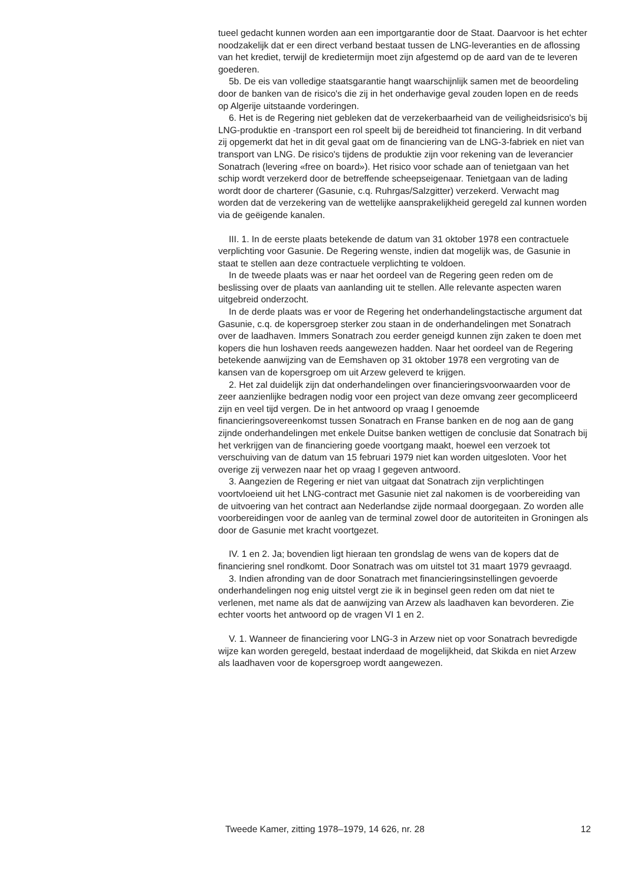tueel gedacht kunnen worden aan een importgarantie door de Staat. Daarvoor is het echter noodzakelijk dat er een direct verband bestaat tussen de LNG-leveranties en de aflossing van het krediet, terwijl de kredietermijn moet zijn afgestemd op de aard van de te leveren goederen.
5b. De eis van volledige staatsgarantie hangt waarschijnlijk samen met de beoordeling door de banken van de risico's die zij in het onderhavige geval zouden lopen en de reeds op Algerije uitstaande vorderingen.
6. Het is de Regering niet gebleken dat de verzekerbaarheid van de veiligheidsrisico's bij LNG-produktie en -transport een rol speelt bij de bereidheid tot financiering. In dit verband zij opgemerkt dat het in dit geval gaat om de financiering van de LNG-3-fabriek en niet van transport van LNG. De risico's tijdens de produktie zijn voor rekening van de leverancier Sonatrach (levering «free on board»). Het risico voor schade aan of tenietgaan van het schip wordt verzekerd door de betreffende scheepseigenaar. Tenietgaan van de lading wordt door de charterer (Gasunie, c.q. Ruhrgas/Salzgitter) verzekerd. Verwacht mag worden dat de verzekering van de wettelijke aansprakelijkheid geregeld zal kunnen worden via de geëigende kanalen.
III. 1. In de eerste plaats betekende de datum van 31 oktober 1978 een contractuele verplichting voor Gasunie. De Regering wenste, indien dat mogelijk was, de Gasunie in staat te stellen aan deze contractuele verplichting te voldoen.
In de tweede plaats was er naar het oordeel van de Regering geen reden om de beslissing over de plaats van aanlanding uit te stellen. Alle relevante aspecten waren uitgebreid onderzocht.
In de derde plaats was er voor de Regering het onderhandelingstactische argument dat Gasunie, c.q. de kopersgroep sterker zou staan in de onderhandelingen met Sonatrach over de laadhaven. Immers Sonatrach zou eerder geneigd kunnen zijn zaken te doen met kopers die hun loshaven reeds aangewezen hadden. Naar het oordeel van de Regering betekende aanwijzing van de Eemshaven op 31 oktober 1978 een vergroting van de kansen van de kopersgroep om uit Arzew geleverd te krijgen.
2. Het zal duidelijk zijn dat onderhandelingen over financieringsvoorwaarden voor de zeer aanzienlijke bedragen nodig voor een project van deze omvang zeer gecompliceerd zijn en veel tijd vergen. De in het antwoord op vraag I genoemde financieringsovereenkomst tussen Sonatrach en Franse banken en de nog aan de gang zijnde onderhandelingen met enkele Duitse banken wettigen de conclusie dat Sonatrach bij het verkrijgen van de financiering goede voortgang maakt, hoewel een verzoek tot verschuiving van de datum van 15 februari 1979 niet kan worden uitgesloten. Voor het overige zij verwezen naar het op vraag I gegeven antwoord.
3. Aangezien de Regering er niet van uitgaat dat Sonatrach zijn verplichtingen voortvloeiend uit het LNG-contract met Gasunie niet zal nakomen is de voorbereiding van de uitvoering van het contract aan Nederlandse zijde normaal doorgegaan. Zo worden alle voorbereidingen voor de aanleg van de terminal zowel door de autoriteiten in Groningen als door de Gasunie met kracht voortgezet.
IV. 1 en 2. Ja; bovendien ligt hieraan ten grondslag de wens van de kopers dat de financiering snel rondkomt. Door Sonatrach was om uitstel tot 31 maart 1979 gevraagd.
3. Indien afronding van de door Sonatrach met financieringsinstellingen gevoerde onderhandelingen nog enig uitstel vergt zie ik in beginsel geen reden om dat niet te verlenen, met name als dat de aanwijzing van Arzew als laadhaven kan bevorderen. Zie echter voorts het antwoord op de vragen VI 1 en 2.
V. 1. Wanneer de financiering voor LNG-3 in Arzew niet op voor Sonatrach bevredigde wijze kan worden geregeld, bestaat inderdaad de mogelijkheid, dat Skikda en niet Arzew als laadhaven voor de kopersgroep wordt aangewezen.
Tweede Kamer, zitting 1978–1979, 14 626, nr. 28 12